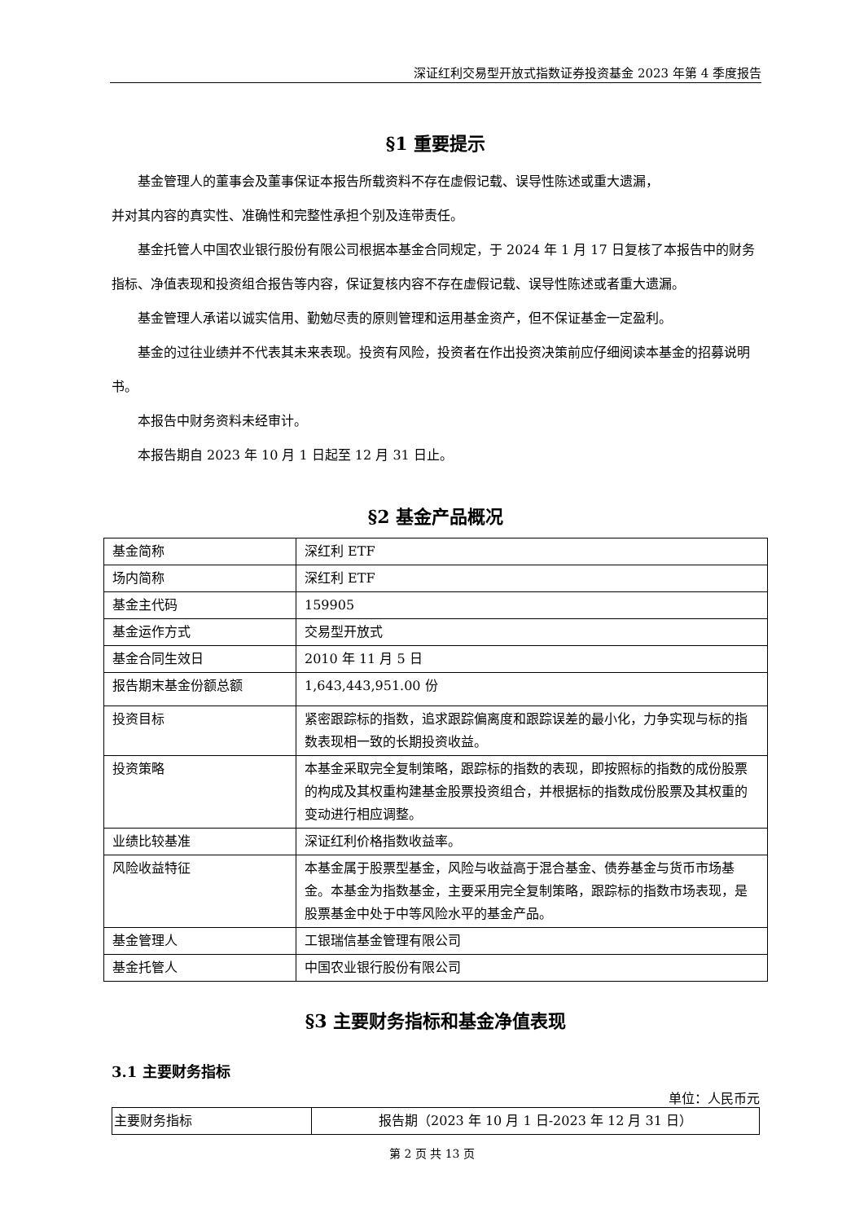深证红利交易型开放式指数证券投资基金 2023 年第 4 季度报告
§1 重要提示
基金管理人的董事会及董事保证本报告所载资料不存在虚假记载、误导性陈述或重大遗漏，
并对其内容的真实性、准确性和完整性承担个别及连带责任。
基金托管人中国农业银行股份有限公司根据本基金合同规定，于 2024 年 1 月 17 日复核了本报告中的财务指标、净值表现和投资组合报告等内容，保证复核内容不存在虚假记载、误导性陈述或者重大遗漏。
基金管理人承诺以诚实信用、勤勉尽责的原则管理和运用基金资产，但不保证基金一定盈利。
基金的过往业绩并不代表其未来表现。投资有风险，投资者在作出投资决策前应仔细阅读本基金的招募说明书。
本报告中财务资料未经审计。
本报告期自 2023 年 10 月 1 日起至 12 月 31 日止。
§2 基金产品概况
| 基金简称 | 深红利 ETF |
| 场内简称 | 深红利 ETF |
| 基金主代码 | 159905 |
| 基金运作方式 | 交易型开放式 |
| 基金合同生效日 | 2010 年 11 月 5 日 |
| 报告期末基金份额总额 | 1,643,443,951.00 份 |
| 投资目标 | 紧密跟踪标的指数，追求跟踪偏离度和跟踪误差的最小化，力争实现与标的指数表现相一致的长期投资收益。 |
| 投资策略 | 本基金采取完全复制策略，跟踪标的指数的表现，即按照标的指数的成份股票的构成及其权重构建基金股票投资组合，并根据标的指数成份股票及其权重的变动进行相应调整。 |
| 业绩比较基准 | 深证红利价格指数收益率。 |
| 风险收益特征 | 本基金属于股票型基金，风险与收益高于混合基金、债券基金与货币市场基金。本基金为指数基金，主要采用完全复制策略，跟踪标的指数市场表现，是股票基金中处于中等风险水平的基金产品。 |
| 基金管理人 | 工银瑞信基金管理有限公司 |
| 基金托管人 | 中国农业银行股份有限公司 |
§3 主要财务指标和基金净值表现
3.1 主要财务指标
单位：人民币元
| 主要财务指标 | 报告期（2023 年 10 月 1 日-2023 年 12 月 31 日） |
第 2 页 共 13 页